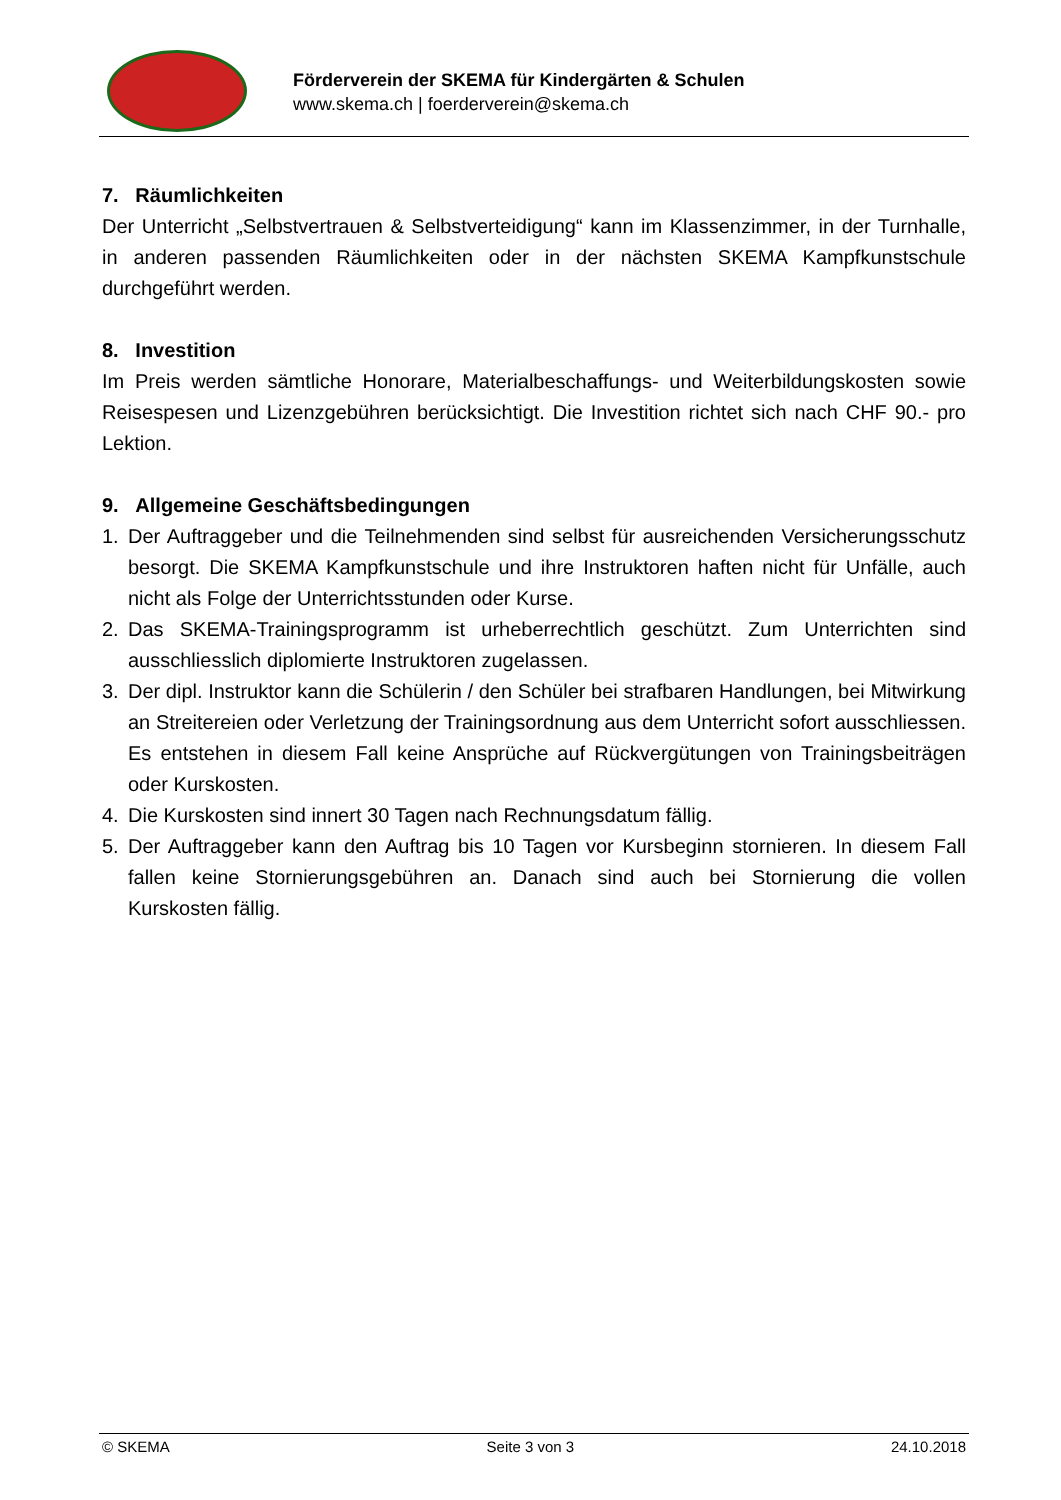Förderverein der SKEMA für Kindergärten & Schulen
www.skema.ch | foerderverein@skema.ch
7. Räumlichkeiten
Der Unterricht „Selbstvertrauen & Selbstverteidigung“ kann im Klassenzimmer, in der Turnhalle, in anderen passenden Räumlichkeiten oder in der nächsten SKEMA Kampfkunstschule durchgeführt werden.
8. Investition
Im Preis werden sämtliche Honorare, Materialbeschaffungs- und Weiterbildungskosten sowie Reisespesen und Lizenzgebühren berücksichtigt. Die Investition richtet sich nach CHF 90.- pro Lektion.
9. Allgemeine Geschäftsbedingungen
1. Der Auftraggeber und die Teilnehmenden sind selbst für ausreichenden Versicherungsschutz besorgt. Die SKEMA Kampfkunstschule und ihre Instruktoren haften nicht für Unfälle, auch nicht als Folge der Unterrichtsstunden oder Kurse.
2. Das SKEMA-Trainingsprogramm ist urheberrechtlich geschützt. Zum Unterrichten sind ausschliesslich diplomierte Instruktoren zugelassen.
3. Der dipl. Instruktor kann die Schülerin / den Schüler bei strafbaren Handlungen, bei Mitwirkung an Streitereien oder Verletzung der Trainingsordnung aus dem Unterricht sofort ausschliessen. Es entstehen in diesem Fall keine Ansprüche auf Rückvergütungen von Trainingsbeiträgen oder Kurskosten.
4. Die Kurskosten sind innert 30 Tagen nach Rechnungsdatum fällig.
5. Der Auftraggeber kann den Auftrag bis 10 Tagen vor Kursbeginn stornieren. In diesem Fall fallen keine Stornierungsgebühren an. Danach sind auch bei Stornierung die vollen Kurskosten fällig.
© SKEMA Seite 3 von 3 24.10.2018